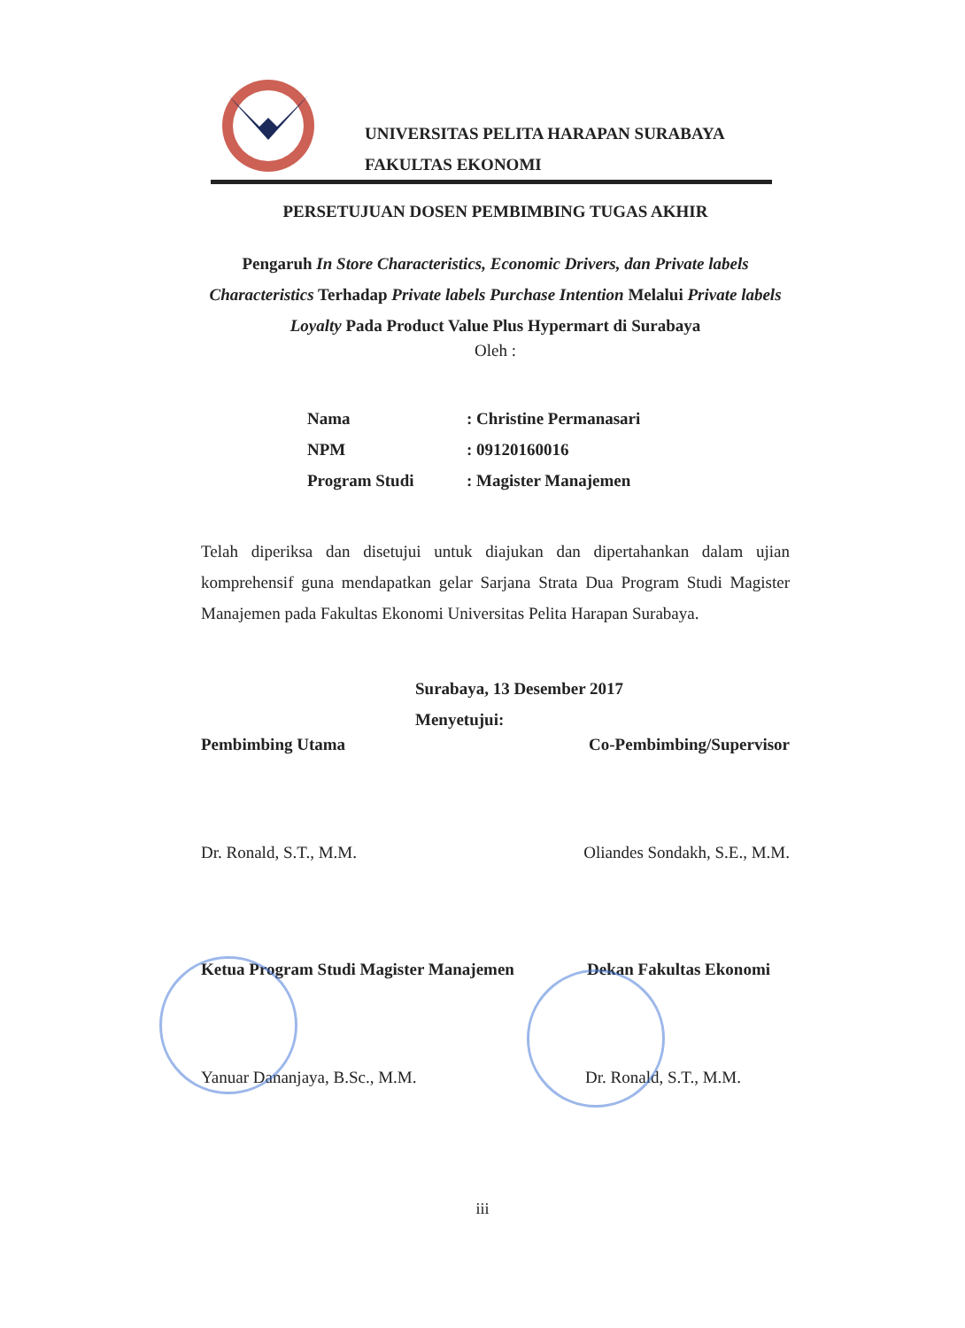UNIVERSITAS PELITA HARAPAN SURABAYA
FAKULTAS EKONOMI
PERSETUJUAN DOSEN PEMBIMBING TUGAS AKHIR
Pengaruh In Store Characteristics, Economic Drivers, dan Private labels Characteristics Terhadap Private labels Purchase Intention Melalui Private labels Loyalty Pada Product Value Plus Hypermart di Surabaya
Oleh :
Nama: Christine Permanasari
NPM: 09120160016
Program Studi: Magister Manajemen
Telah diperiksa dan disetujui untuk diajukan dan dipertahankan dalam ujian komprehensif guna mendapatkan gelar Sarjana Strata Dua Program Studi Magister Manajemen pada Fakultas Ekonomi Universitas Pelita Harapan Surabaya.
Surabaya, 13 Desember 2017
Menyetujui:
Pembimbing Utama Co-Pembimbing/Supervisor
Dr. Ronald, S.T., M.M. Oliandes Sondakh, S.E., M.M.
Ketua Program Studi Magister Manajemen Dekan Fakultas Ekonomi
Yanuar Dananjaya, B.Sc., M.M. Dr. Ronald, S.T., M.M.
iii